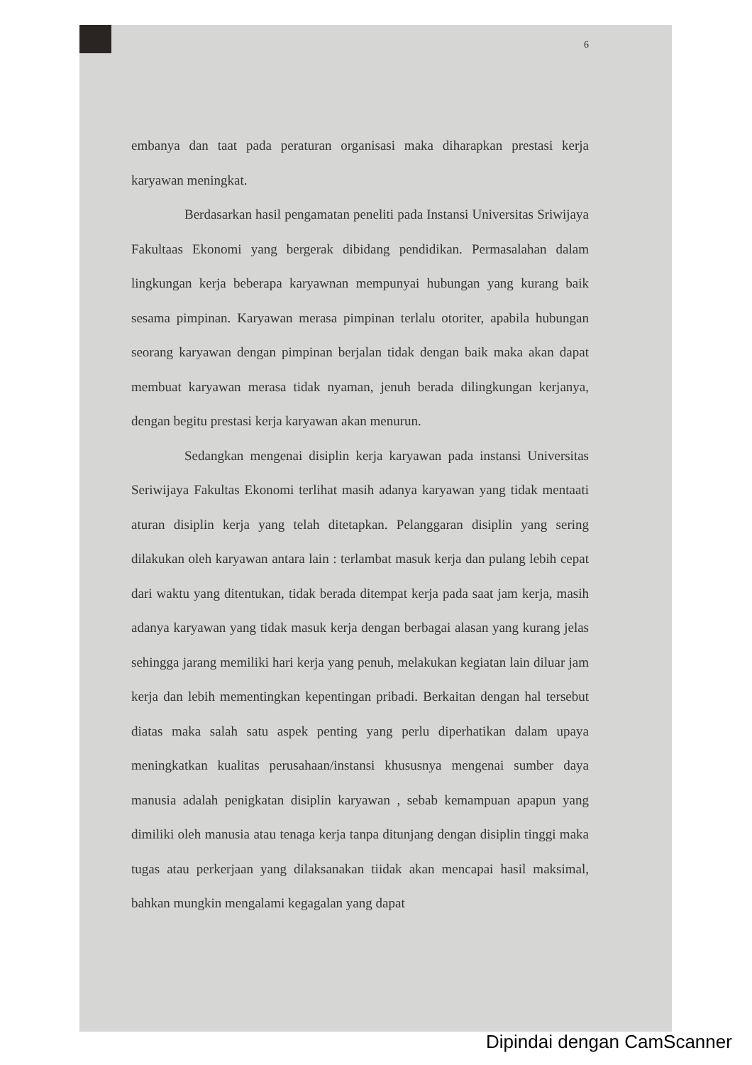6
embanya dan taat pada peraturan organisasi maka diharapkan prestasi kerja karyawan meningkat.
Berdasarkan hasil pengamatan peneliti pada Instansi Universitas Sriwijaya Fakultaas Ekonomi yang bergerak dibidang pendidikan. Permasalahan dalam lingkungan kerja beberapa karyawnan mempunyai hubungan yang kurang baik sesama pimpinan. Karyawan merasa pimpinan terlalu otoriter, apabila hubungan seorang karyawan dengan pimpinan berjalan tidak dengan baik maka akan dapat membuat karyawan merasa tidak nyaman, jenuh berada dilingkungan kerjanya, dengan begitu prestasi kerja karyawan akan menurun.
Sedangkan mengenai disiplin kerja karyawan pada instansi Universitas Seriwijaya Fakultas Ekonomi terlihat masih adanya karyawan yang tidak mentaati aturan disiplin kerja yang telah ditetapkan. Pelanggaran disiplin yang sering dilakukan oleh karyawan antara lain : terlambat masuk kerja dan pulang lebih cepat dari waktu yang ditentukan, tidak berada ditempat kerja pada saat jam kerja, masih adanya karyawan yang tidak masuk kerja dengan berbagai alasan yang kurang jelas sehingga jarang memiliki hari kerja yang penuh, melakukan kegiatan lain diluar jam kerja dan lebih mementingkan kepentingan pribadi. Berkaitan dengan hal tersebut diatas maka salah satu aspek penting yang perlu diperhatikan dalam upaya meningkatkan kualitas perusahaan/instansi khususnya mengenai sumber daya manusia adalah penigkatan disiplin karyawan , sebab kemampuan apapun yang dimiliki oleh manusia atau tenaga kerja tanpa ditunjang dengan disiplin tinggi maka tugas atau perkerjaan yang dilaksanakan tiidak akan mencapai hasil maksimal, bahkan mungkin mengalami kegagalan yang dapat
Dipindai dengan CamScanner